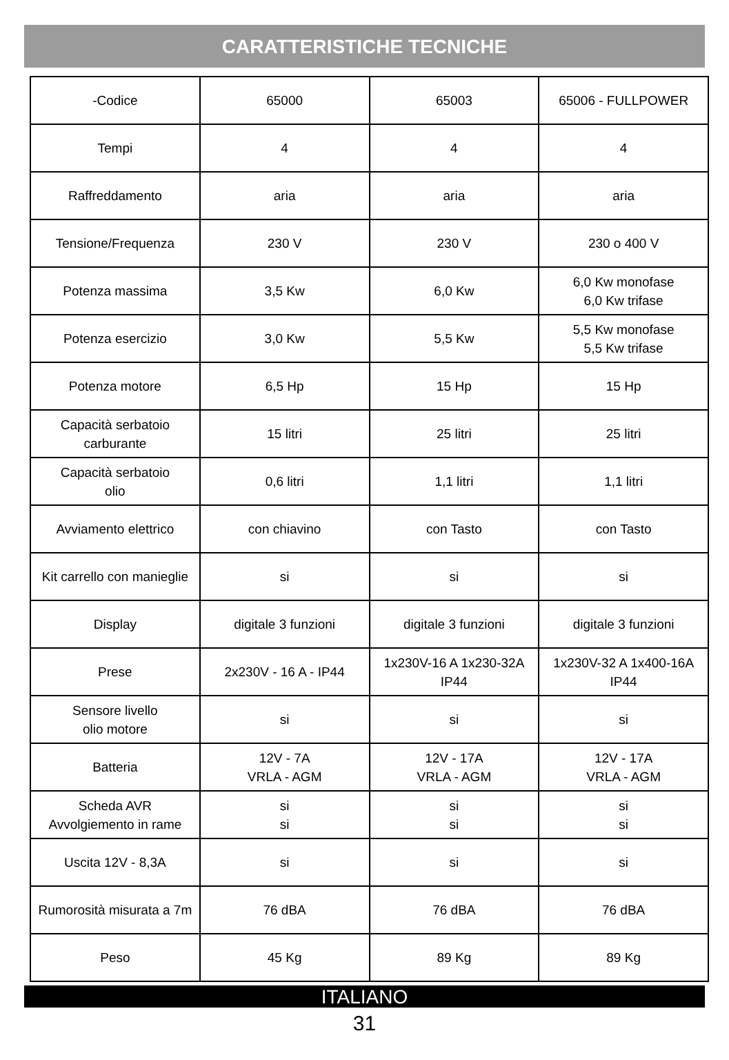CARATTERISTICHE TECNICHE
| -Codice | 65000 | 65003 | 65006 - FULLPOWER |
| Tempi | 4 | 4 | 4 |
| Raffreddamento | aria | aria | aria |
| Tensione/Frequenza | 230 V | 230 V | 230 o 400 V |
| Potenza massima | 3,5 Kw | 6,0 Kw | 6,0 Kw monofase 6,0 Kw trifase |
| Potenza esercizio | 3,0 Kw | 5,5 Kw | 5,5 Kw monofase 5,5 Kw trifase |
| Potenza motore | 6,5 Hp | 15 Hp | 15 Hp |
| Capacità serbatoio carburante | 15 litri | 25 litri | 25 litri |
| Capacità serbatoio olio | 0,6 litri | 1,1 litri | 1,1 litri |
| Avviamento elettrico | con chiavino | con Tasto | con Tasto |
| Kit carrello con manieglie | si | si | si |
| Display | digitale 3 funzioni | digitale 3 funzioni | digitale 3 funzioni |
| Prese | 2x230V - 16 A - IP44 | 1x230V-16 A 1x230-32A IP44 | 1x230V-32 A 1x400-16A IP44 |
| Sensore livello olio motore | si | si | si |
| Batteria | 12V - 7A VRLA - AGM | 12V - 17A VRLA - AGM | 12V - 17A VRLA - AGM |
| Scheda AVR Avvolgiemento in rame | si si | si si | si si |
| Uscita 12V - 8,3A | si | si | si |
| Rumorosità misurata a 7m | 76 dBA | 76 dBA | 76 dBA |
| Peso | 45 Kg | 89 Kg | 89 Kg |
ITALIANO
31